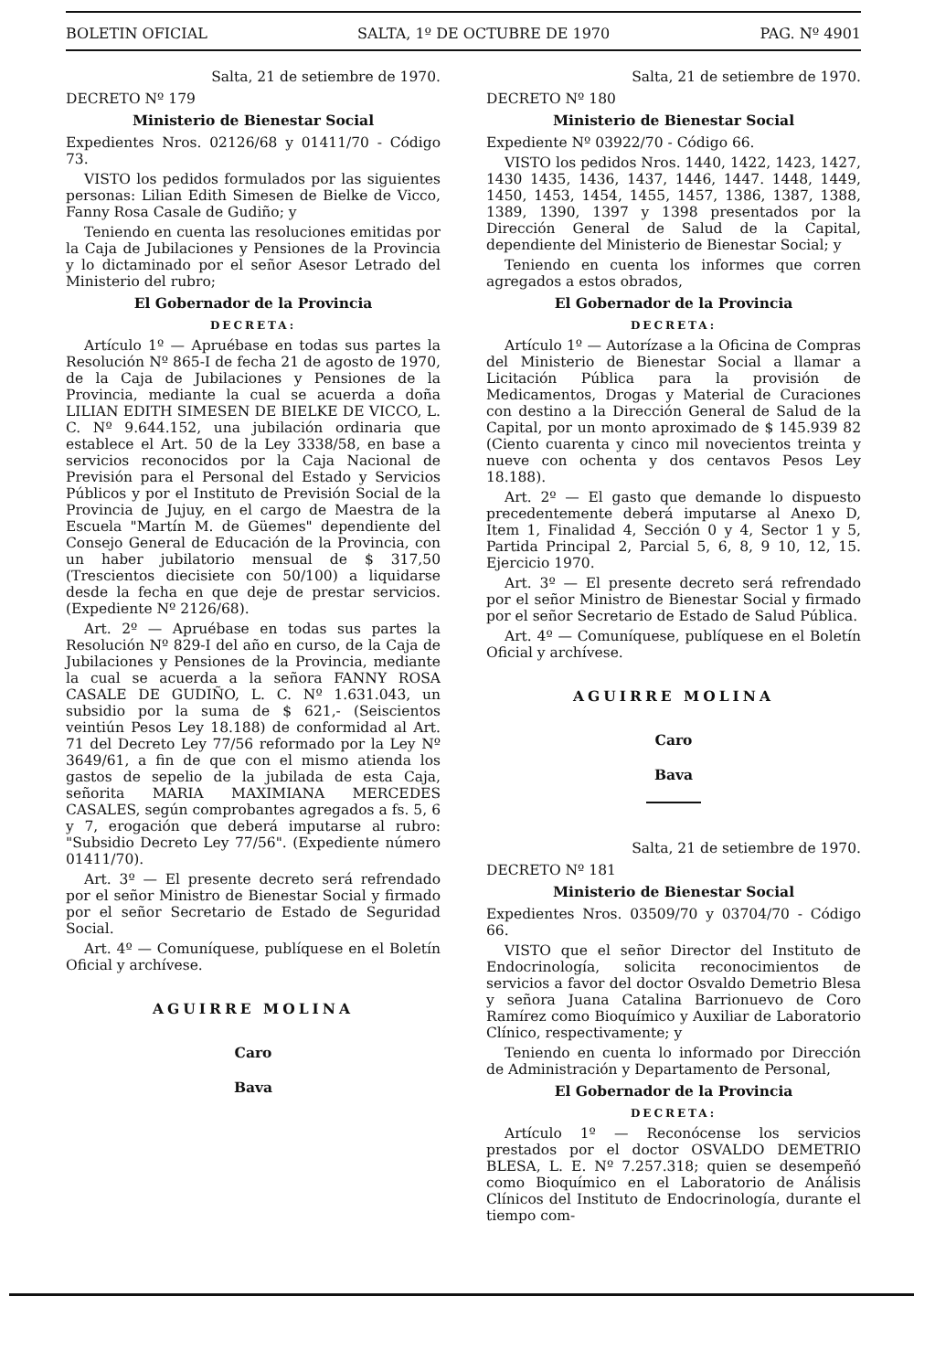BOLETIN OFICIAL SALTA, 1º DE OCTUBRE DE 1970 PAG. Nº 4901
Salta, 21 de setiembre de 1970.
DECRETO Nº 179
Ministerio de Bienestar Social
Expedientes Nros. 02126/68 y 01411/70 - Código 73.
VISTO los pedidos formulados por las siguientes personas: Lilian Edith Simesen de Bielke de Vicco, Fanny Rosa Casale de Gudiño; y
Teniendo en cuenta las resoluciones emitidas por la Caja de Jubilaciones y Pensiones de la Provincia y lo dictaminado por el señor Asesor Letrado del Ministerio del rubro;
El Gobernador de la Provincia
DECRETA:
Artículo 1º — Apruébase en todas sus partes la Resolución Nº 865-I de fecha 21 de agosto de 1970, de la Caja de Jubilaciones y Pensiones de la Provincia, mediante la cual se acuerda a doña LILIAN EDITH SIMESEN DE BIELKE DE VICCO, L. C. Nº 9.644.152, una jubilación ordinaria que establece el Art. 50 de la Ley 3338/58, en base a servicios reconocidos por la Caja Nacional de Previsión para el Personal del Estado y Servicios Públicos y por el Instituto de Previsión Social de la Provincia de Jujuy, en el cargo de Maestra de la Escuela "Martín M. de Güemes" dependiente del Consejo General de Educación de la Provincia, con un haber jubilatorio mensual de $ 317,50 (Trescientos diecisiete con 50/100) a liquidarse desde la fecha en que deje de prestar servicios. (Expediente Nº 2126/68).
Art. 2º — Apruébase en todas sus partes la Resolución Nº 829-I del año en curso, de la Caja de Jubilaciones y Pensiones de la Provincia, mediante la cual se acuerda a la señora FANNY ROSA CASALE DE GUDIÑO, L. C. Nº 1.631.043, un subsidio por la suma de $ 621,- (Seiscientos veintiún Pesos Ley 18.188) de conformidad al Art. 71 del Decreto Ley 77/56 reformado por la Ley Nº 3649/61, a fin de que con el mismo atienda los gastos de sepelio de la jubilada de esta Caja, señorita MARIA MAXIMIANA MERCEDES CASALES, según comprobantes agregados a fs. 5, 6 y 7, erogación que deberá imputarse al rubro: "Subsidio Decreto Ley 77/56". (Expediente número 01411/70).
Art. 3º — El presente decreto será refrendado por el señor Ministro de Bienestar Social y firmado por el señor Secretario de Estado de Seguridad Social.
Art. 4º — Comuníquese, publíquese en el Boletín Oficial y archívese.
AGUIRRE MOLINA
Caro
Bava
Salta, 21 de setiembre de 1970.
DECRETO Nº 180
Ministerio de Bienestar Social
Expediente Nº 03922/70 - Código 66.
VISTO los pedidos Nros. 1440, 1422, 1423, 1427, 1430 1435, 1436, 1437, 1446, 1447. 1448, 1449, 1450, 1453, 1454, 1455, 1457, 1386, 1387, 1388, 1389, 1390, 1397 y 1398 presentados por la Dirección General de Salud de la Capital, dependiente del Ministerio de Bienestar Social; y
Teniendo en cuenta los informes que corren agregados a estos obrados,
El Gobernador de la Provincia
DECRETA:
Artículo 1º — Autorízase a la Oficina de Compras del Ministerio de Bienestar Social a llamar a Licitación Pública para la provisión de Medicamentos, Drogas y Material de Curaciones con destino a la Dirección General de Salud de la Capital, por un monto aproximado de $ 145.939 82 (Ciento cuarenta y cinco mil novecientos treinta y nueve con ochenta y dos centavos Pesos Ley 18.188).
Art. 2º — El gasto que demande lo dispuesto precedentemente deberá imputarse al Anexo D, Item 1, Finalidad 4, Sección 0 y 4, Sector 1 y 5, Partida Principal 2, Parcial 5, 6, 8, 9 10, 12, 15. Ejercicio 1970.
Art. 3º — El presente decreto será refrendado por el señor Ministro de Bienestar Social y firmado por el señor Secretario de Estado de Salud Pública.
Art. 4º — Comuníquese, publíquese en el Boletín Oficial y archívese.
AGUIRRE MOLINA
Caro
Bava
Salta, 21 de setiembre de 1970.
DECRETO Nº 181
Ministerio de Bienestar Social
Expedientes Nros. 03509/70 y 03704/70 - Código 66.
VISTO que el señor Director del Instituto de Endocrinología, solicita reconocimientos de servicios a favor del doctor Osvaldo Demetrio Blesa y señora Juana Catalina Barrionuevo de Coro Ramírez como Bioquímico y Auxiliar de Laboratorio Clínico, respectivamente; y
Teniendo en cuenta lo informado por Dirección de Administración y Departamento de Personal,
El Gobernador de la Provincia
DECRETA:
Artículo 1º — Reconócense los servicios prestados por el doctor OSVALDO DEMETRIO BLESA, L. E. Nº 7.257.318; quien se desempeñó como Bioquímico en el Laboratorio de Análisis Clínicos del Instituto de Endocrinología, durante el tiempo com-